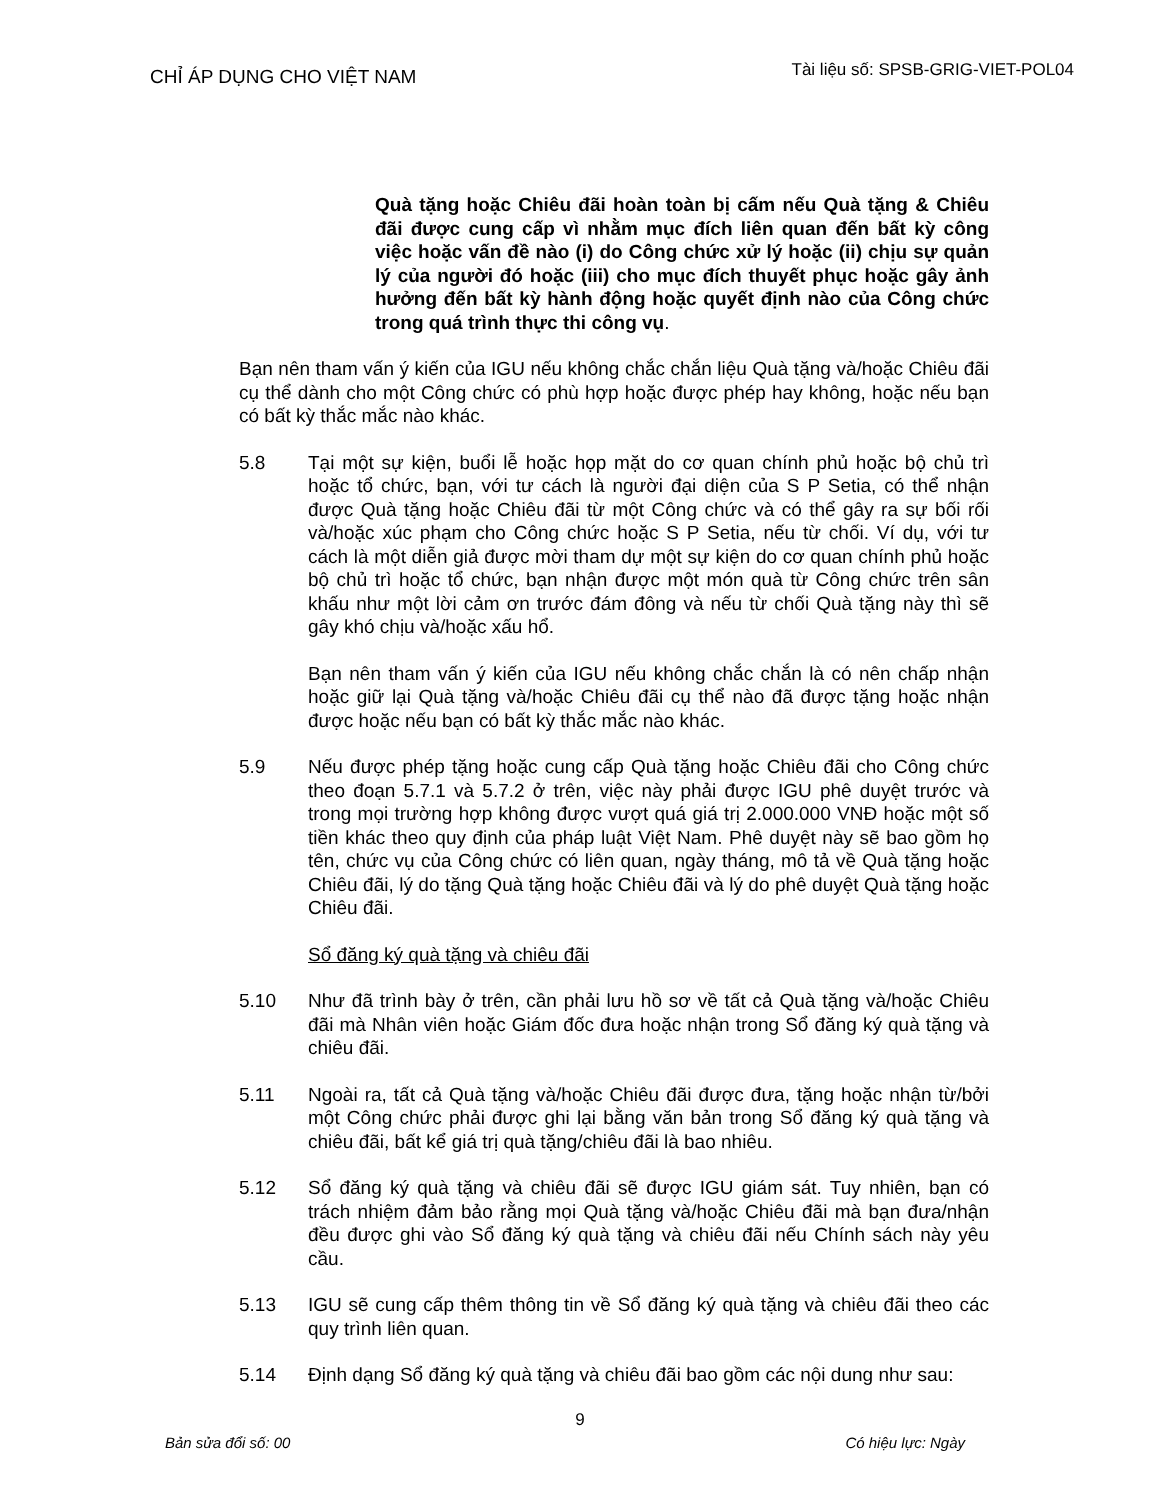CHỈ ÁP DỤNG CHO VIỆT NAM
Tài liệu số: SPSB-GRIG-VIET-POL04
Quà tặng hoặc Chiêu đãi hoàn toàn bị cấm nếu Quà tặng & Chiêu đãi được cung cấp vì nhằm mục đích liên quan đến bất kỳ công việc hoặc vấn đề nào (i) do Công chức xử lý hoặc (ii) chịu sự quản lý của người đó hoặc (iii) cho mục đích thuyết phục hoặc gây ảnh hưởng đến bất kỳ hành động hoặc quyết định nào của Công chức trong quá trình thực thi công vụ.
Bạn nên tham vấn ý kiến của IGU nếu không chắc chắn liệu Quà tặng và/hoặc Chiêu đãi cụ thể dành cho một Công chức có phù hợp hoặc được phép hay không, hoặc nếu bạn có bất kỳ thắc mắc nào khác.
5.8 Tại một sự kiện, buổi lễ hoặc họp mặt do cơ quan chính phủ hoặc bộ chủ trì hoặc tổ chức, bạn, với tư cách là người đại diện của S P Setia, có thể nhận được Quà tặng hoặc Chiêu đãi từ một Công chức và có thể gây ra sự bối rối và/hoặc xúc phạm cho Công chức hoặc S P Setia, nếu từ chối. Ví dụ, với tư cách là một diễn giả được mời tham dự một sự kiện do cơ quan chính phủ hoặc bộ chủ trì hoặc tổ chức, bạn nhận được một món quà từ Công chức trên sân khấu như một lời cảm ơn trước đám đông và nếu từ chối Quà tặng này thì sẽ gây khó chịu và/hoặc xấu hổ.
Bạn nên tham vấn ý kiến của IGU nếu không chắc chắn là có nên chấp nhận hoặc giữ lại Quà tặng và/hoặc Chiêu đãi cụ thể nào đã được tặng hoặc nhận được hoặc nếu bạn có bất kỳ thắc mắc nào khác.
5.9 Nếu được phép tặng hoặc cung cấp Quà tặng hoặc Chiêu đãi cho Công chức theo đoạn 5.7.1 và 5.7.2 ở trên, việc này phải được IGU phê duyệt trước và trong mọi trường hợp không được vượt quá giá trị 2.000.000 VNĐ hoặc một số tiền khác theo quy định của pháp luật Việt Nam. Phê duyệt này sẽ bao gồm họ tên, chức vụ của Công chức có liên quan, ngày tháng, mô tả về Quà tặng hoặc Chiêu đãi, lý do tặng Quà tặng hoặc Chiêu đãi và lý do phê duyệt Quà tặng hoặc Chiêu đãi.
Sổ đăng ký quà tặng và chiêu đãi
5.10 Như đã trình bày ở trên, cần phải lưu hồ sơ về tất cả Quà tặng và/hoặc Chiêu đãi mà Nhân viên hoặc Giám đốc đưa hoặc nhận trong Sổ đăng ký quà tặng và chiêu đãi.
5.11 Ngoài ra, tất cả Quà tặng và/hoặc Chiêu đãi được đưa, tặng hoặc nhận từ/bởi một Công chức phải được ghi lại bằng văn bản trong Sổ đăng ký quà tặng và chiêu đãi, bất kể giá trị quà tặng/chiêu đãi là bao nhiêu.
5.12 Sổ đăng ký quà tặng và chiêu đãi sẽ được IGU giám sát. Tuy nhiên, bạn có trách nhiệm đảm bảo rằng mọi Quà tặng và/hoặc Chiêu đãi mà bạn đưa/nhận đều được ghi vào Sổ đăng ký quà tặng và chiêu đãi nếu Chính sách này yêu cầu.
5.13 IGU sẽ cung cấp thêm thông tin về Sổ đăng ký quà tặng và chiêu đãi theo các quy trình liên quan.
5.14 Định dạng Sổ đăng ký quà tặng và chiêu đãi bao gồm các nội dung như sau:
9
Bản sửa đổi số: 00 Có hiệu lực: Ngày